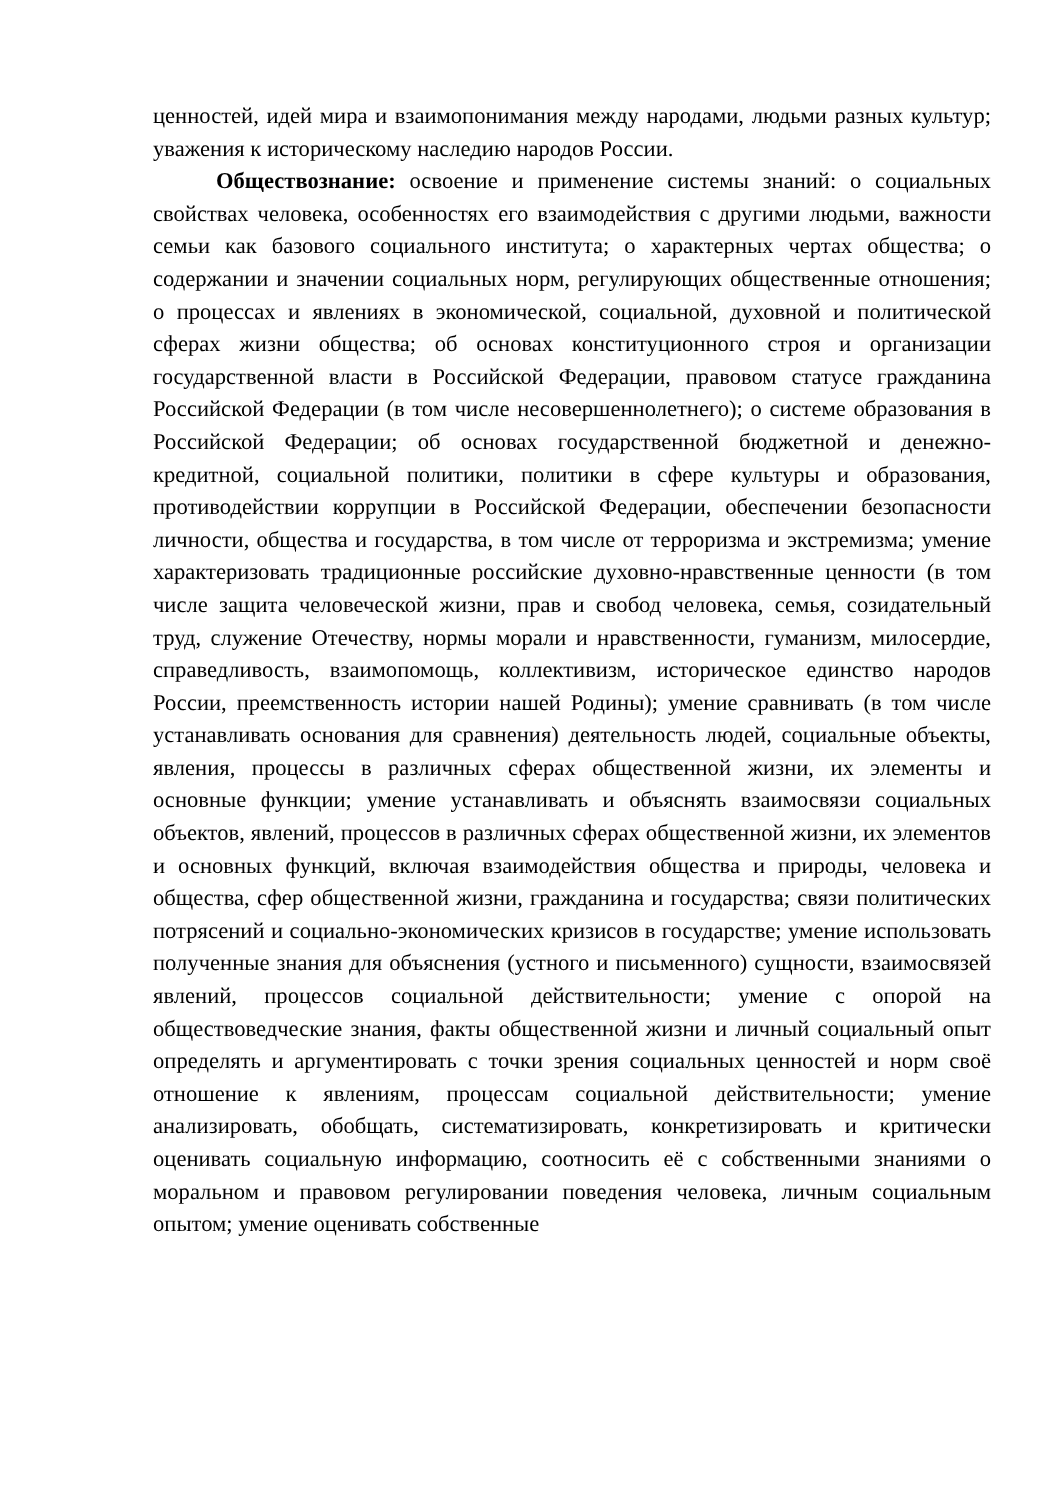ценностей, идей мира и взаимопонимания между народами, людьми разных культур; уважения к историческому наследию народов России.
Обществознание: освоение и применение системы знаний: о социальных свойствах человека, особенностях его взаимодействия с другими людьми, важности семьи как базового социального института; о характерных чертах общества; о содержании и значении социальных норм, регулирующих общественные отношения; о процессах и явлениях в экономической, социальной, духовной и политической сферах жизни общества; об основах конституционного строя и организации государственной власти в Российской Федерации, правовом статусе гражданина Российской Федерации (в том числе несовершеннолетнего); о системе образования в Российской Федерации; об основах государственной бюджетной и денежно-кредитной, социальной политики, политики в сфере культуры и образования, противодействии коррупции в Российской Федерации, обеспечении безопасности личности, общества и государства, в том числе от терроризма и экстремизма; умение характеризовать традиционные российские духовно-нравственные ценности (в том числе защита человеческой жизни, прав и свобод человека, семья, созидательный труд, служение Отечеству, нормы морали и нравственности, гуманизм, милосердие, справедливость, взаимопомощь, коллективизм, историческое единство народов России, преемственность истории нашей Родины); умение сравнивать (в том числе устанавливать основания для сравнения) деятельность людей, социальные объекты, явления, процессы в различных сферах общественной жизни, их элементы и основные функции; умение устанавливать и объяснять взаимосвязи социальных объектов, явлений, процессов в различных сферах общественной жизни, их элементов и основных функций, включая взаимодействия общества и природы, человека и общества, сфер общественной жизни, гражданина и государства; связи политических потрясений и социально-экономических кризисов в государстве; умение использовать полученные знания для объяснения (устного и письменного) сущности, взаимосвязей явлений, процессов социальной действительности; умение с опорой на обществоведческие знания, факты общественной жизни и личный социальный опыт определять и аргументировать с точки зрения социальных ценностей и норм своё отношение к явлениям, процессам социальной действительности; умение анализировать, обобщать, систематизировать, конкретизировать и критически оценивать социальную информацию, соотносить её с собственными знаниями о моральном и правовом регулировании поведения человека, личным социальным опытом; умение оценивать собственные